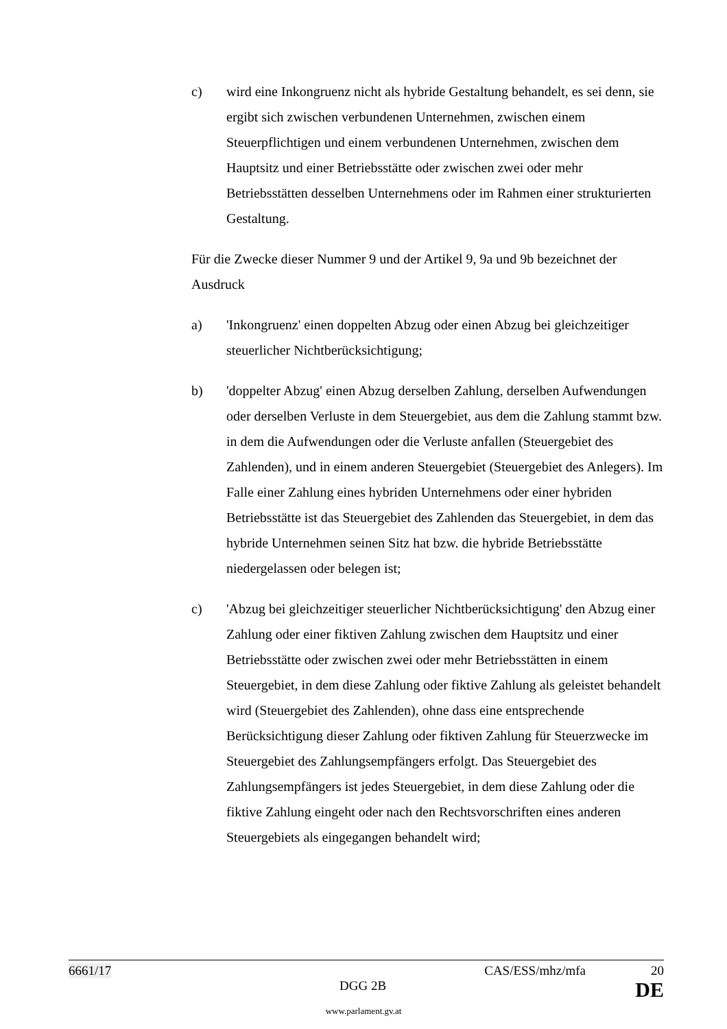c) wird eine Inkongruenz nicht als hybride Gestaltung behandelt, es sei denn, sie ergibt sich zwischen verbundenen Unternehmen, zwischen einem Steuerpflichtigen und einem verbundenen Unternehmen, zwischen dem Hauptsitz und einer Betriebsstätte oder zwischen zwei oder mehr Betriebsstätten desselben Unternehmens oder im Rahmen einer strukturierten Gestaltung.
Für die Zwecke dieser Nummer 9 und der Artikel 9, 9a und 9b bezeichnet der Ausdruck
a) 'Inkongruenz' einen doppelten Abzug oder einen Abzug bei gleichzeitiger steuerlicher Nichtberücksichtigung;
b) 'doppelter Abzug' einen Abzug derselben Zahlung, derselben Aufwendungen oder derselben Verluste in dem Steuergebiet, aus dem die Zahlung stammt bzw. in dem die Aufwendungen oder die Verluste anfallen (Steuergebiet des Zahlenden), und in einem anderen Steuergebiet (Steuergebiet des Anlegers). Im Falle einer Zahlung eines hybriden Unternehmens oder einer hybriden Betriebsstätte ist das Steuergebiet des Zahlenden das Steuergebiet, in dem das hybride Unternehmen seinen Sitz hat bzw. die hybride Betriebsstätte niedergelassen oder belegen ist;
c) 'Abzug bei gleichzeitiger steuerlicher Nichtberücksichtigung' den Abzug einer Zahlung oder einer fiktiven Zahlung zwischen dem Hauptsitz und einer Betriebsstätte oder zwischen zwei oder mehr Betriebsstätten in einem Steuergebiet, in dem diese Zahlung oder fiktive Zahlung als geleistet behandelt wird (Steuergebiet des Zahlenden), ohne dass eine entsprechende Berücksichtigung dieser Zahlung oder fiktiven Zahlung für Steuerzwecke im Steuergebiet des Zahlungsempfängers erfolgt. Das Steuergebiet des Zahlungsempfängers ist jedes Steuergebiet, in dem diese Zahlung oder die fiktive Zahlung eingeht oder nach den Rechtsvorschriften eines anderen Steuergebiets als eingegangen behandelt wird;
6661/17 CAS/ESS/mhz/mfa 20
DGG 2B DE
www.parlament.gv.at